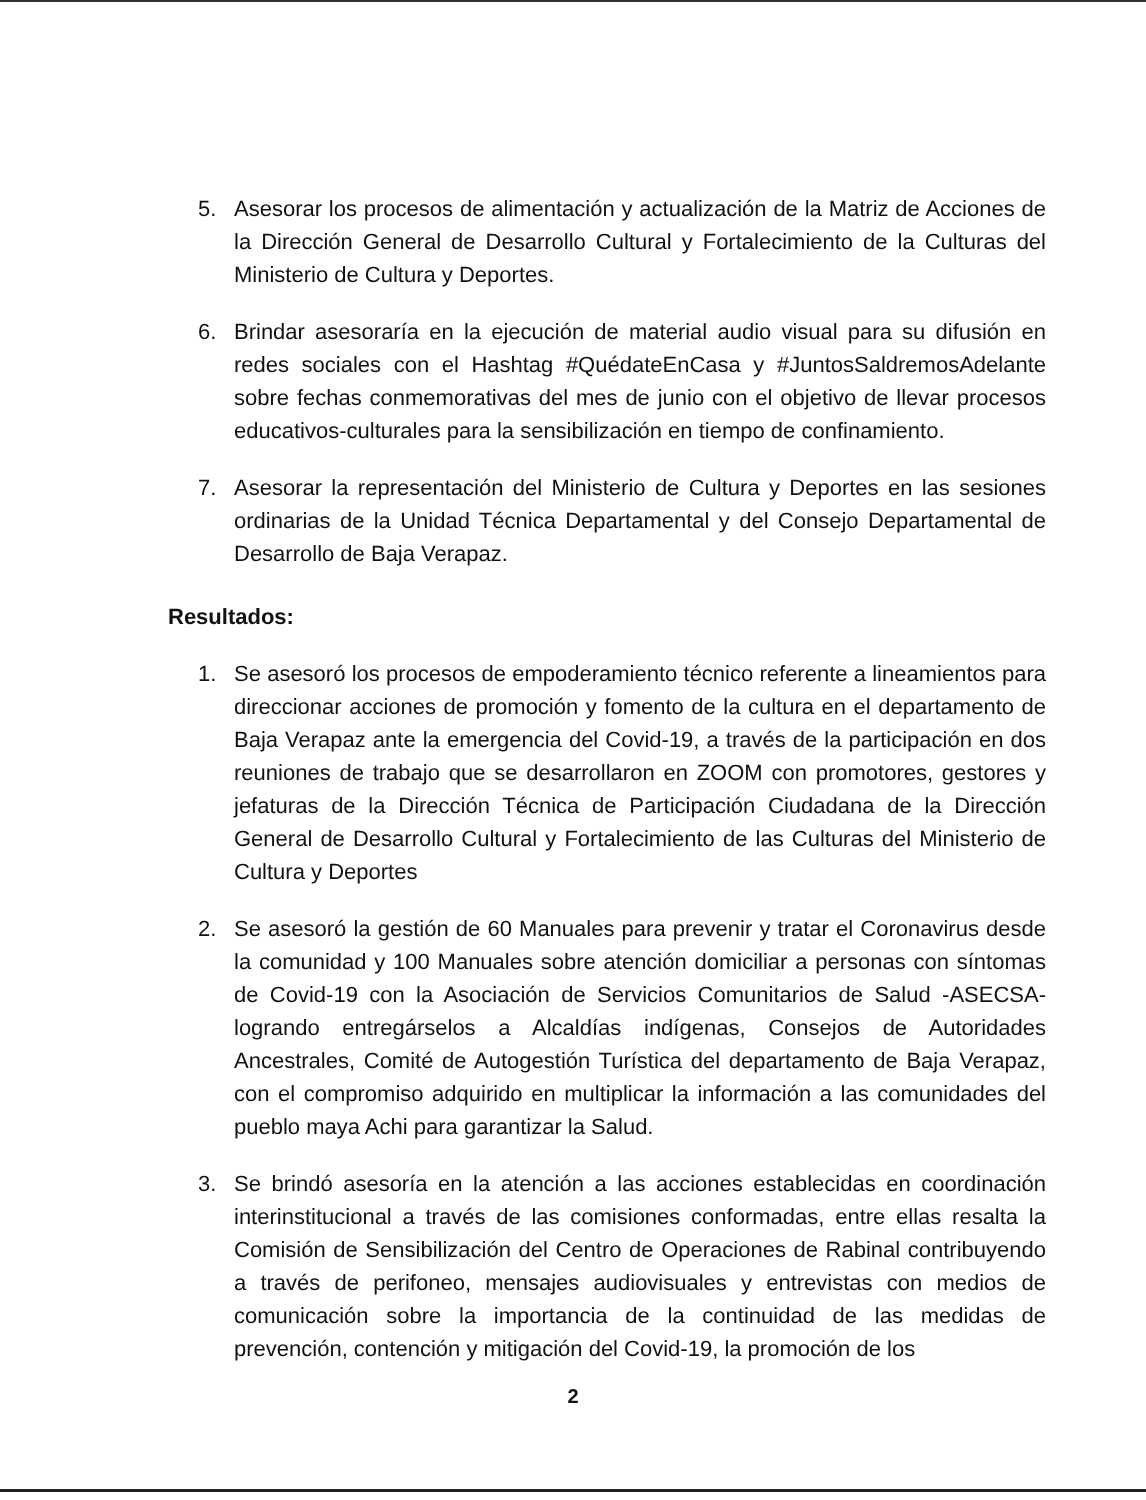5. Asesorar los procesos de alimentación y actualización de la Matriz de Acciones de la Dirección General de Desarrollo Cultural y Fortalecimiento de la Culturas del Ministerio de Cultura y Deportes.
6. Brindar asesoraría en la ejecución de material audio visual para su difusión en redes sociales con el Hashtag #QuédateEnCasa y #JuntosSaldremosAdelante sobre fechas conmemorativas del mes de junio con el objetivo de llevar procesos educativos-culturales para la sensibilización en tiempo de confinamiento.
7. Asesorar la representación del Ministerio de Cultura y Deportes en las sesiones ordinarias de la Unidad Técnica Departamental y del Consejo Departamental de Desarrollo de Baja Verapaz.
Resultados:
1. Se asesoró los procesos de empoderamiento técnico referente a lineamientos para direccionar acciones de promoción y fomento de la cultura en el departamento de Baja Verapaz ante la emergencia del Covid-19, a través de la participación en dos reuniones de trabajo que se desarrollaron en ZOOM con promotores, gestores y jefaturas de la Dirección Técnica de Participación Ciudadana de la Dirección General de Desarrollo Cultural y Fortalecimiento de las Culturas del Ministerio de Cultura y Deportes
2. Se asesoró la gestión de 60 Manuales para prevenir y tratar el Coronavirus desde la comunidad y 100 Manuales sobre atención domiciliar a personas con síntomas de Covid-19 con la Asociación de Servicios Comunitarios de Salud -ASECSA- logrando entregárselos a Alcaldías indígenas, Consejos de Autoridades Ancestrales, Comité de Autogestión Turística del departamento de Baja Verapaz, con el compromiso adquirido en multiplicar la información a las comunidades del pueblo maya Achi para garantizar la Salud.
3. Se brindó asesoría en la atención a las acciones establecidas en coordinación interinstitucional a través de las comisiones conformadas, entre ellas resalta la Comisión de Sensibilización del Centro de Operaciones de Rabinal contribuyendo a través de perifoneo, mensajes audiovisuales y entrevistas con medios de comunicación sobre la importancia de la continuidad de las medidas de prevención, contención y mitigación del Covid-19, la promoción de los
2